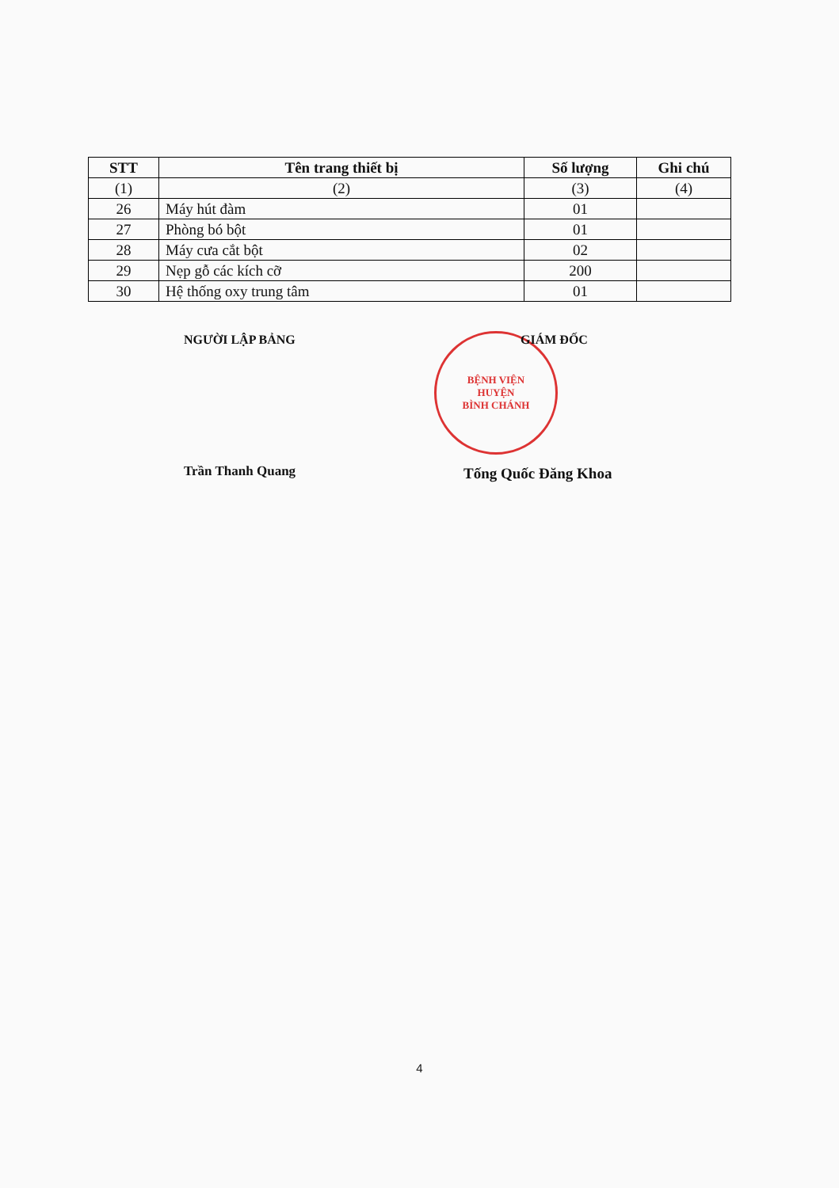| STT | Tên trang thiết bị | Số lượng | Ghi chú |
| --- | --- | --- | --- |
| (1) | (2) | (3) | (4) |
| 26 | Máy hút đàm | 01 | |
| 27 | Phòng bó bột | 01 | |
| 28 | Máy cưa cắt bột | 02 | |
| 29 | Nẹp gỗ các kích cỡ | 200 | |
| 30 | Hệ thống oxy trung tâm | 01 | |
BỆNH VIỆN
HUYỆN
BÌNH CHÁNH
NGƯỜI LẬP BẢNG GIÁM ĐỐC
Trần Thanh Quang Tống Quốc Đăng Khoa
4